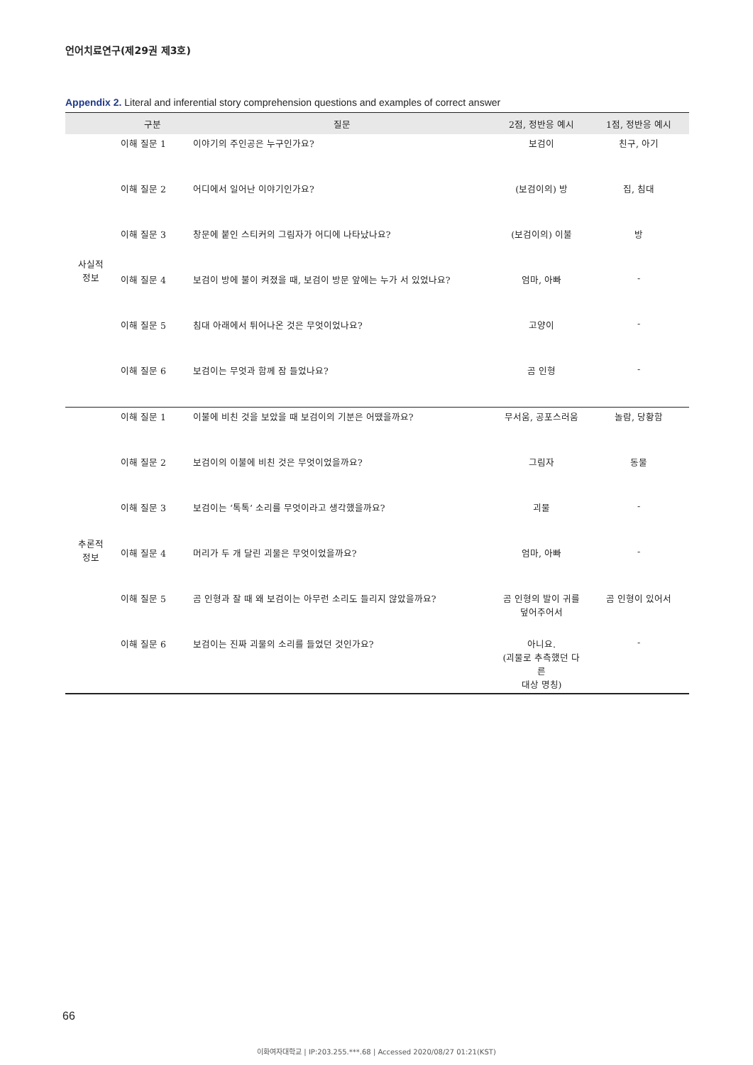언어치료연구(제29권 제3호)
Appendix 2. Literal and inferential story comprehension questions and examples of correct answer
| | 구분 | 질문 | 2점, 정반응 예시 | 1점, 정반응 예시 |
| --- | --- | --- | --- | --- |
| 사실적 정보 | 이해 질문 1 | 이야기의 주인공은 누구인가요? | 보검이 | 친구, 아기 |
| | 이해 질문 2 | 어디에서 일어난 이야기인가요? | (보검이의) 방 | 집, 침대 |
| | 이해 질문 3 | 창문에 붙인 스티커의 그림자가 어디에 나타났나요? | (보검이의) 이불 | 방 |
| | 이해 질문 4 | 보검이 방에 불이 켜졌을 때, 보검이 방문 앞에는 누가 서 있었나요? | 엄마, 아빠 | - |
| | 이해 질문 5 | 침대 아래에서 튀어나온 것은 무엇이었나요? | 고양이 | - |
| | 이해 질문 6 | 보검이는 무엇과 함께 잠 들었나요? | 곰 인형 | - |
| 추론적 정보 | 이해 질문 1 | 이불에 비친 것을 보았을 때 보검이의 기분은 어땠을까요? | 무서움, 공포스러움 | 놀람, 당황함 |
| | 이해 질문 2 | 보검이의 이불에 비친 것은 무엇이었을까요? | 그림자 | 동물 |
| | 이해 질문 3 | 보검이는 ‘톡톡’ 소리를 무엇이라고 생각했을까요? | 괴물 | - |
| | 이해 질문 4 | 머리가 두 개 달린 괴물은 무엇이었을까요? | 엄마, 아빠 | - |
| | 이해 질문 5 | 곰 인형과 잘 때 왜 보검이는 아무런 소리도 들리지 않았을까요? | 곰 인형의 발이 귀를 덮어주어서 | 곰 인형이 있어서 |
| | 이해 질문 6 | 보검이는 진짜 괴물의 소리를 들었던 것인가요? | 아니요. (괴물로 추측했던 다른 대상 명칭) | - |
66
이화여자대학교 | IP:203.255.***.68 | Accessed 2020/08/27 01:21(KST)